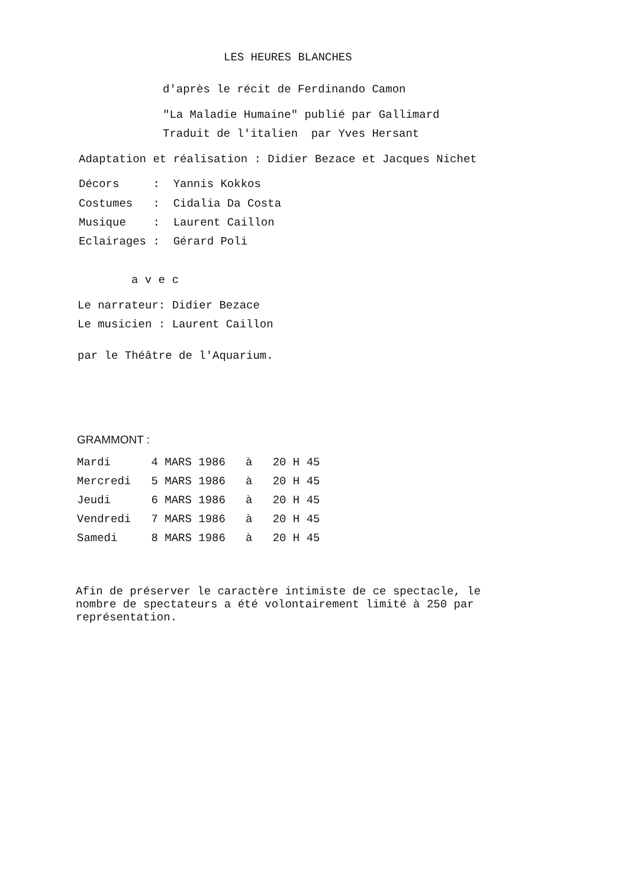LES HEURES BLANCHES
d'après le récit de Ferdinando Camon
"La Maladie Humaine" publié par Gallimard
Traduit de l'italien par Yves Hersant
Adaptation et réalisation : Didier Bezace et Jacques Nichet
Décors : Yannis Kokkos
Costumes : Cidalia Da Costa
Musique : Laurent Caillon
Eclairages : Gérard Poli
a v e c
Le narrateur: Didier Bezace
Le musicien : Laurent Caillon
par le Théâtre de l'Aquarium.
GRAMMONT :
Mardi 4 MARS 1986 à 20 H 45
Mercredi 5 MARS 1986 à 20 H 45
Jeudi 6 MARS 1986 à 20 H 45
Vendredi 7 MARS 1986 à 20 H 45
Samedi 8 MARS 1986 à 20 H 45
Afin de préserver le caractère intimiste de ce spectacle, le nombre de spectateurs a été volontairement limité à 250 par représentation.